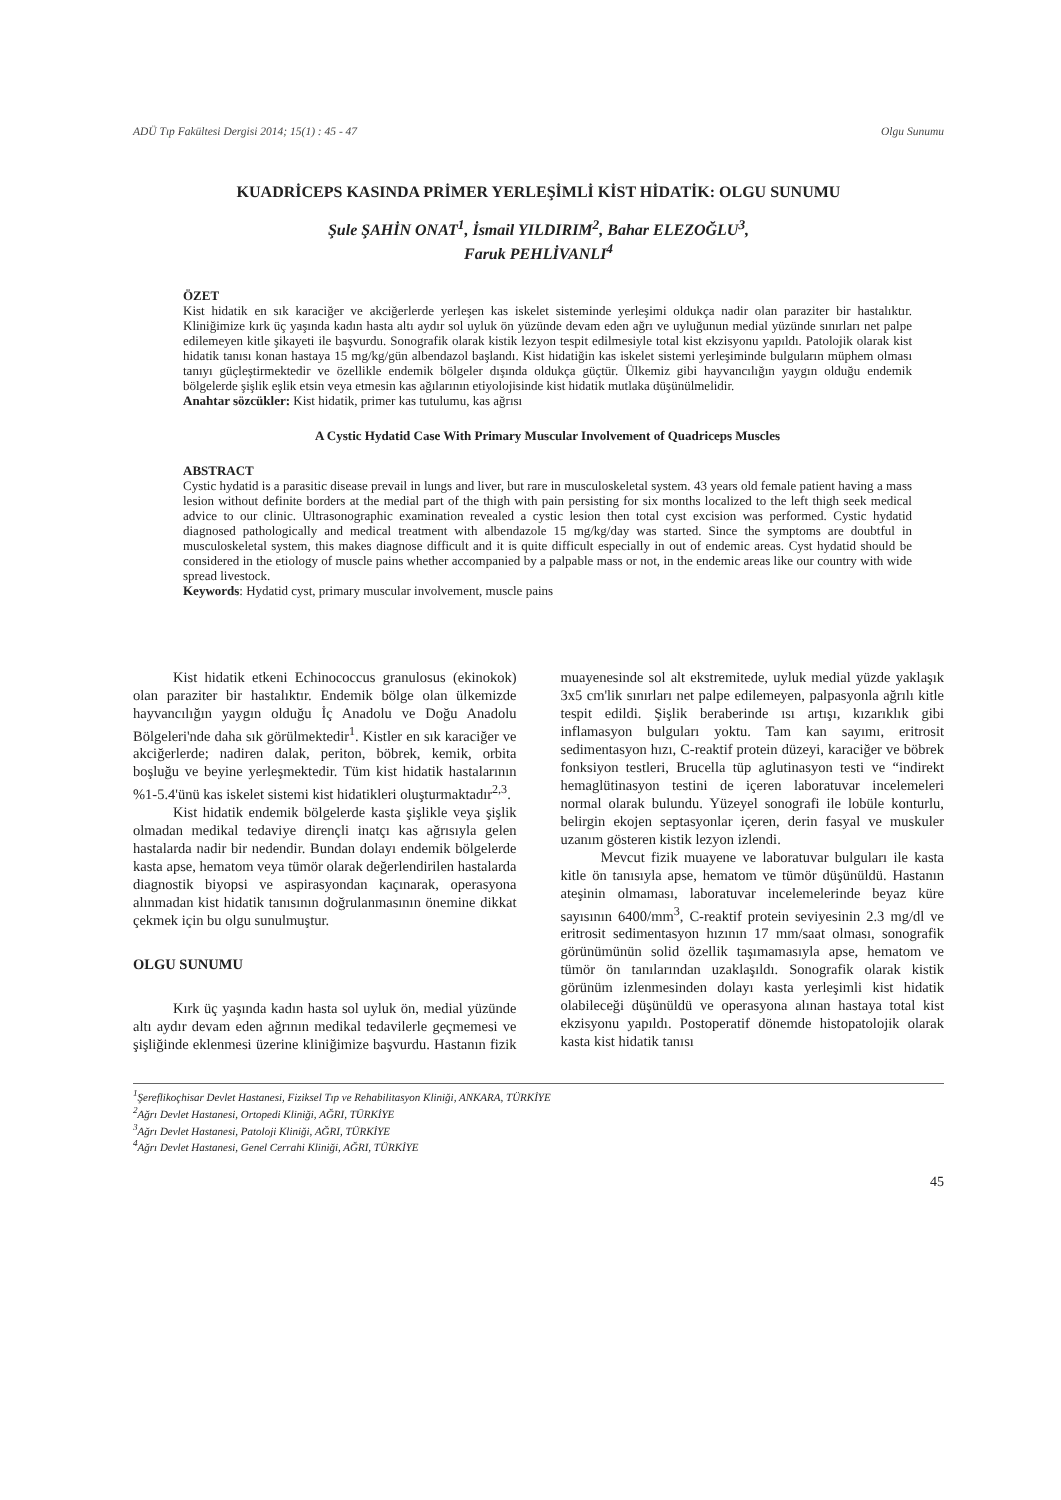ADÜ Tıp Fakültesi Dergisi 2014; 15(1) : 45 - 47 Olgu Sunumu
KUADRİCEPS KASINDA PRİMER YERLEŞİMLİ KİST HİDATİK: OLGU SUNUMU
Şule ŞAHİN ONAT<sup>1</sup>, İsmail YILDIRIM<sup>2</sup>, Bahar ELEZOĞLU<sup>3</sup>,
Faruk PEHLİVANLI<sup>4</sup>
ÖZET
Kist hidatik en sık karaciğer ve akciğerlerde yerleşen kas iskelet sisteminde yerleşimi oldukça nadir olan paraziter bir hastalıktır. Kliniğimize kırk üç yaşında kadın hasta altı aydır sol uyluk ön yüzünde devam eden ağrı ve uyluğunun medial yüzünde sınırları net palpe edilemeyen kitle şikayeti ile başvurdu. Sonografik olarak kistik lezyon tespit edilmesiyle total kist ekzisyonu yapıldı. Patolojik olarak kist hidatik tanısı konan hastaya 15 mg/kg/gün albendazol başlandı. Kist hidatiğin kas iskelet sistemi yerleşiminde bulguların müphem olması tanıyı güçleştirmektedir ve özellikle endemik bölgeler dışında oldukça güçtür. Ülkemiz gibi hayvancılığın yaygın olduğu endemik bölgelerde şişlik eşlik etsin veya etmesin kas ağılarının etiyolojisinde kist hidatik mutlaka düşünülmelidir.
Anahtar sözcükler: Kist hidatik, primer kas tutulumu, kas ağrısı
A Cystic Hydatid Case With Primary Muscular Involvement of Quadriceps Muscles
ABSTRACT
Cystic hydatid is a parasitic disease prevail in lungs and liver, but rare in musculoskeletal system. 43 years old female patient having a mass lesion without definite borders at the medial part of the thigh with pain persisting for six months localized to the left thigh seek medical advice to our clinic. Ultrasonographic examination revealed a cystic lesion then total cyst excision was performed. Cystic hydatid diagnosed pathologically and medical treatment with albendazole 15 mg/kg/day was started. Since the symptoms are doubtful in musculoskeletal system, this makes diagnose difficult and it is quite difficult especially in out of endemic areas. Cyst hydatid should be considered in the etiology of muscle pains whether accompanied by a palpable mass or not, in the endemic areas like our country with wide spread livestock.
Keywords: Hydatid cyst, primary muscular involvement, muscle pains
Kist hidatik etkeni Echinococcus granulosus (ekinokok) olan paraziter bir hastalıktır. Endemik bölge olan ülkemizde hayvancılığın yaygın olduğu İç Anadolu ve Doğu Anadolu Bölgeleri'nde daha sık görülmektedir<sup>1</sup>. Kistler en sık karaciğer ve akciğerlerde; nadiren dalak, periton, böbrek, kemik, orbita boşluğu ve beyine yerleşmektedir. Tüm kist hidatik hastalarının %1-5.4'ünü kas iskelet sistemi kist hidatikleri oluşturmaktadır<sup>2,3</sup>.
Kist hidatik endemik bölgelerde kasta şişlikle veya şişlik olmadan medikal tedaviye dirençli inatçı kas ağrısıyla gelen hastalarda nadir bir nedendir. Bundan dolayı endemik bölgelerde kasta apse, hematom veya tümör olarak değerlendirilen hastalarda diagnostik biyopsi ve aspirasyondan kaçınarak, operasyona alınmadan kist hidatik tanısının doğrulanmasının önemine dikkat çekmek için bu olgu sunulmuştur.
OLGU SUNUMU
Kırk üç yaşında kadın hasta sol uyluk ön, medial yüzünde altı aydır devam eden ağrının medikal tedavilerle geçmemesi ve şişliğinde eklenmesi üzerine kliniğimize başvurdu. Hastanın fizik muayenesinde sol alt ekstremitede, uyluk medial yüzde yaklaşık 3x5 cm'lik sınırları net palpe edilemeyen, palpasyonla ağrılı kitle tespit edildi. Şişlik beraberinde ısı artışı, kızarıklık gibi inflamasyon bulguları yoktu. Tam kan sayımı, eritrosit sedimentasyon hızı, C-reaktif protein düzeyi, karaciğer ve böbrek fonksiyon testleri, Brucella tüp aglutinasyon testi ve “indirekt hemaglütinasyon testini de içeren laboratuvar incelemeleri normal olarak bulundu. Yüzeyel sonografi ile lobüle konturlu, belirgin ekojen septasyonlar içeren, derin fasyal ve muskuler uzanım gösteren kistik lezyon izlendi.
Mevcut fizik muayene ve laboratuvar bulguları ile kasta kitle ön tanısıyla apse, hematom ve tümör düşünüldü. Hastanın ateşinin olmaması, laboratuvar incelemelerinde beyaz küre sayısının 6400/mm<sup>3</sup>, C-reaktif protein seviyesinin 2.3 mg/dl ve eritrosit sedimentasyon hızının 17 mm/saat olması, sonografik görünümünün solid özellik taşımamasıyla apse, hematom ve tümör ön tanılarından uzaklaşıldı. Sonografik olarak kistik görünüm izlenmesinden dolayı kasta yerleşimli kist hidatik olabileceği düşünüldü ve operasyona alınan hastaya total kist ekzisyonu yapıldı. Postoperatif dönemde histopatolojik olarak kasta kist hidatik tanısı
<sup>1</sup> Şereflikoçhisar Devlet Hastanesi, Fiziksel Tıp ve Rehabilitasyon Kliniği, ANKARA, TÜRKİYE
<sup>2</sup> Ağrı Devlet Hastanesi, Ortopedi Kliniği, AĞRI, TÜRKİYE
<sup>3</sup> Ağrı Devlet Hastanesi, Patoloji Kliniği, AĞRI, TÜRKİYE
<sup>4</sup> Ağrı Devlet Hastanesi, Genel Cerrahi Kliniği, AĞRI, TÜRKİYE
45